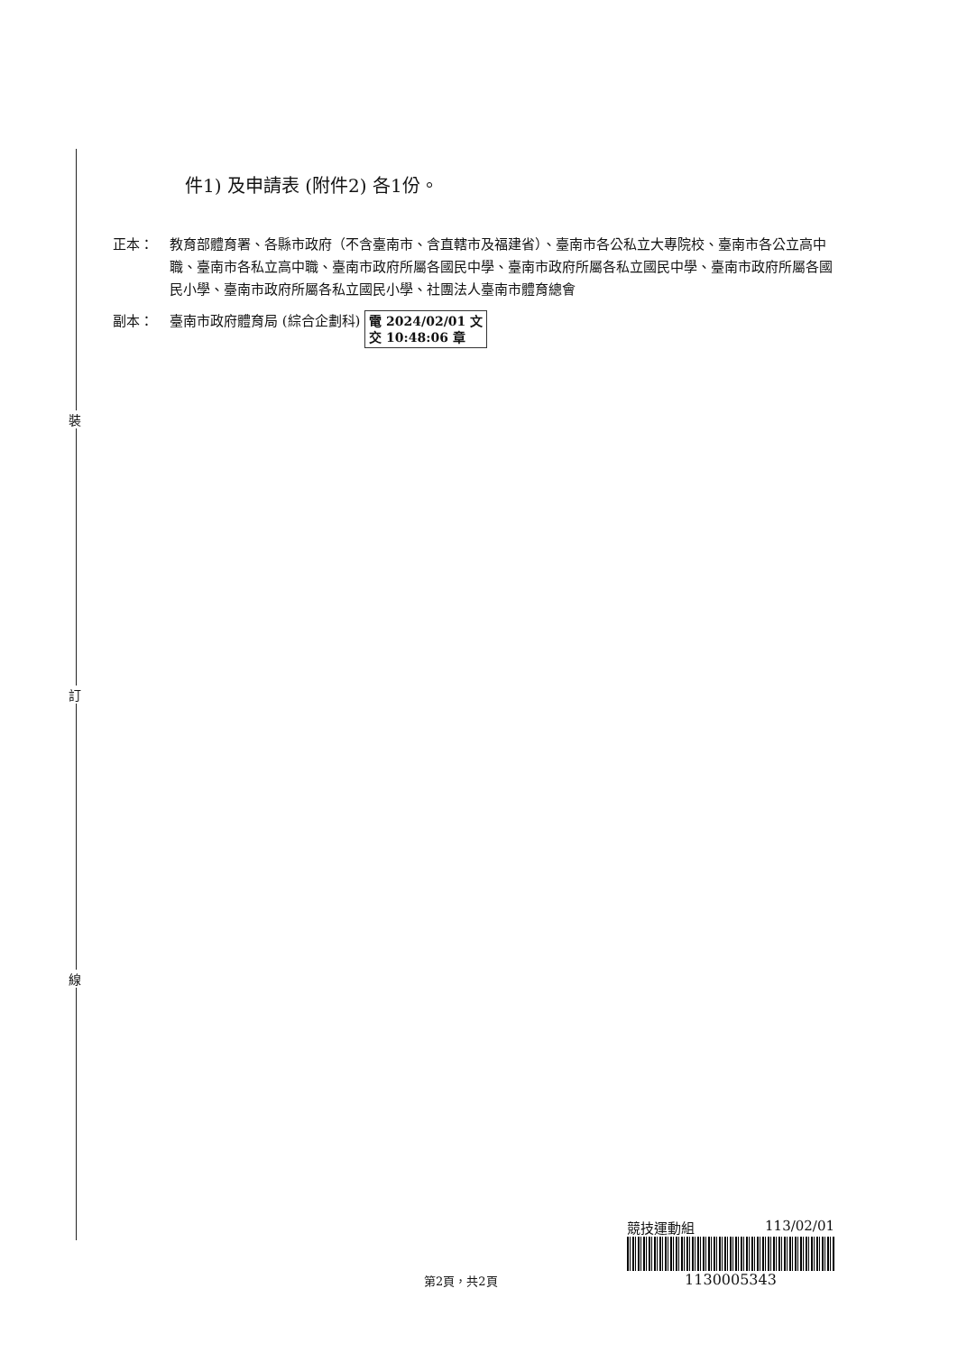裝
訂
線
件1) 及申請表 (附件2) 各1份。
正本： 教育部體育署、各縣市政府（不含臺南市、含直轄市及福建省）、臺南市各公私立大專院校、臺南市各公立高中職、臺南市各私立高中職、臺南市政府所屬各國民中學、臺南市政府所屬各私立國民中學、臺南市政府所屬各國民小學、臺南市政府所屬各私立國民小學、社團法人臺南市體育總會
副本： 臺南市政府體育局 (綜合企劃科) 電 2024/02/01 文
交 10:48:06 章
競技運動組 113/02/01
1130005343
第2頁，共2頁